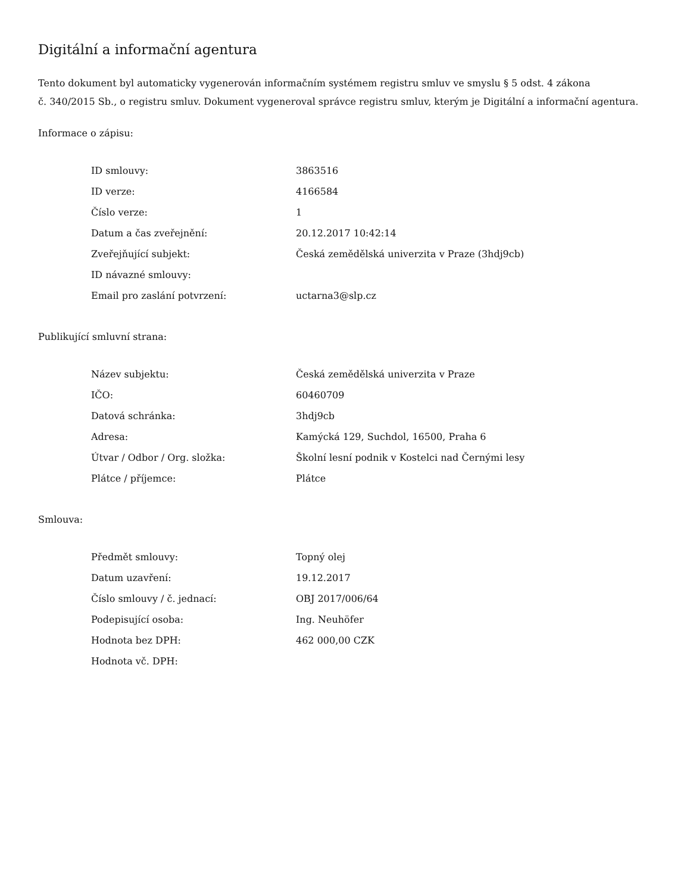Digitální a informační agentura
Tento dokument byl automaticky vygenerován informačním systémem registru smluv ve smyslu § 5 odst. 4 zákona
č. 340/2015 Sb., o registru smluv. Dokument vygeneroval správce registru smluv, kterým je Digitální a informační agentura.
Informace o zápisu:
| ID smlouvy: | 3863516 |
| ID verze: | 4166584 |
| Číslo verze: | 1 |
| Datum a čas zveřejnění: | 20.12.2017 10:42:14 |
| Zveřejňující subjekt: | Česká zemědělská univerzita v Praze (3hdj9cb) |
| ID návazné smlouvy: | |
| Email pro zaslání potvrzení: | uctarna3@slp.cz |
Publikující smluvní strana:
| Název subjektu: | Česká zemědělská univerzita v Praze |
| IČO: | 60460709 |
| Datová schránka: | 3hdj9cb |
| Adresa: | Kamýcká 129, Suchdol, 16500, Praha 6 |
| Útvar / Odbor / Org. složka: | Školní lesní podnik v Kostelci nad Černými lesy |
| Plátce / příjemce: | Plátce |
Smlouva:
| Předmět smlouvy: | Topný olej |
| Datum uzavření: | 19.12.2017 |
| Číslo smlouvy / č. jednací: | OBJ 2017/006/64 |
| Podepisující osoba: | Ing. Neuhöfer |
| Hodnota bez DPH: | 462 000,00 CZK |
| Hodnota vč. DPH: | |